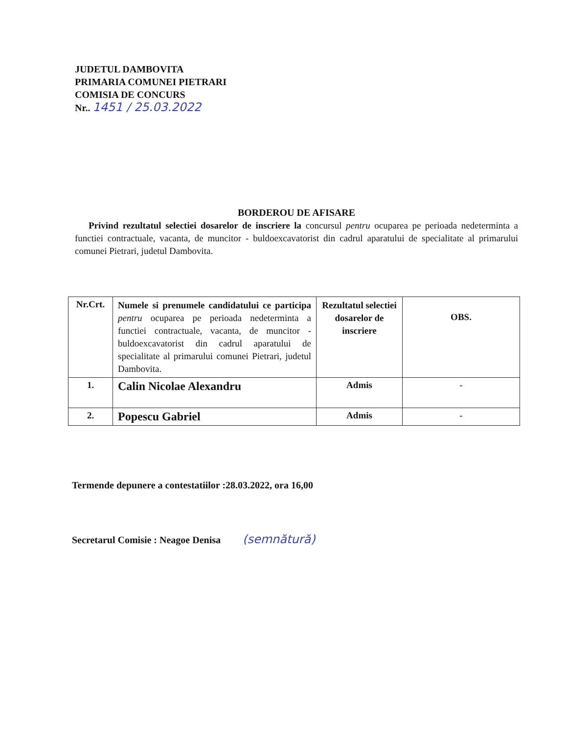JUDETUL DAMBOVITA
PRIMARIA COMUNEI PIETRARI
COMISIA DE CONCURS
Nr.. 1451 / 25.03.2022
BORDEROU DE AFISARE
Privind rezultatul selectiei dosarelor de inscriere la concursul pentru ocuparea pe perioada nedeterminta a functiei contractuale, vacanta, de muncitor - buldoexcavatorist din cadrul aparatului de specialitate al primarului comunei Pietrari, judetul Dambovita.
| Nr.Crt. | Numele si prenumele candidatului ce participa pentru ocuparea pe perioada nedeterminta a functiei contractuale, vacanta, de muncitor - buldoexcavatorist din cadrul aparatului de specialitate al primarului comunei Pietrari, judetul Dambovita. | Rezultatul selectiei dosarelor de inscriere | OBS. |
| --- | --- | --- | --- |
| 1. | Calin Nicolae Alexandru | Admis | - |
| 2. | Popescu Gabriel | Admis | - |
Termende depunere a contestatiilor :28.03.2022, ora 16,00
Secretarul Comisie : Neagoe Denisa (semnătură)